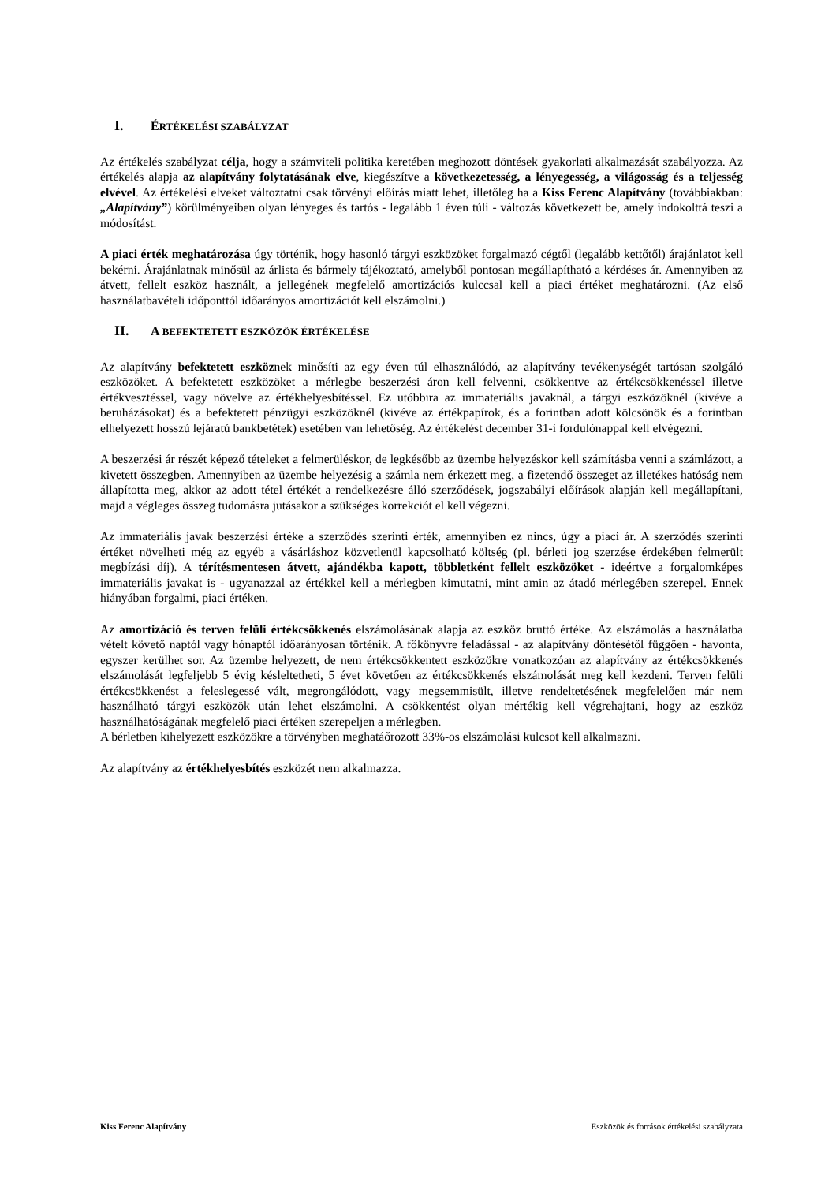I. ÉRTÉKELÉSI SZABÁLYZAT
Az értékelés szabályzat célja, hogy a számviteli politika keretében meghozott döntések gyakorlati alkalmazását szabályozza. Az értékelés alapja az alapítvány folytatásának elve, kiegészítve a következetesség, a lényegesség, a világosság és a teljesség elvével. Az értékelési elveket változtatni csak törvényi előírás miatt lehet, illetőleg ha a Kiss Ferenc Alapítvány (továbbiakban: „Alapítvány”) körülményeiben olyan lényeges és tartós - legalább 1 éven túli - változás következett be, amely indokolttá teszi a módosítást.
A piaci érték meghatározása úgy történik, hogy hasonló tárgyi eszközöket forgalmazó cégtől (legalább kettőtől) árajánlatot kell bekérni. Árajánlatnak minősül az árlista és bármely tájékoztató, amelyből pontosan megállapítható a kérdéses ár. Amennyiben az átvett, fellelt eszköz használt, a jellegének megfelelő amortizációs kulccsal kell a piaci értéket meghatározni. (Az első használatbavételi időponttól időarányos amortizációt kell elszámolni.)
II. A BEFEKTETETT ESZKÖZÖK ÉRTÉKELÉSE
Az alapítvány befektetett eszköznek minősíti az egy éven túl elhasználódó, az alapítvány tevékenységét tartósan szolgáló eszközöket. A befektetett eszközöket a mérlegbe beszerzési áron kell felvenni, csökkentve az értékcsökkenéssel illetve értékvesztéssel, vagy növelve az értékhelyesbítéssel. Ez utóbbira az immateriális javaknál, a tárgyi eszközöknél (kivéve a beruházásokat) és a befektetett pénzügyi eszközöknél (kivéve az értékpapírok, és a forintban adott kölcsönök és a forintban elhelyezett hosszú lejáratú bankbetétek) esetében van lehetőség. Az értékelést december 31-i fordulónappal kell elvégezni.
A beszerzési ár részét képező tételeket a felmerüléskor, de legkésőbb az üzembe helyezéskor kell számításba venni a számlázott, a kivetett összegben. Amennyiben az üzembe helyezésig a számla nem érkezett meg, a fizetendő összeget az illetékes hatóság nem állapította meg, akkor az adott tétel értékét a rendelkezésre álló szerződések, jogszabályi előírások alapján kell megállapítani, majd a végleges összeg tudomásra jutásakor a szükséges korrekciót el kell végezni.
Az immateriális javak beszerzési értéke a szerződés szerinti érték, amennyiben ez nincs, úgy a piaci ár. A szerződés szerinti értéket növelheti még az egyéb a vásárláshoz közvetlenül kapcsolható költség (pl. bérleti jog szerzése érdekében felmerült megbízási díj). A térítésmentesen átvett, ajándékba kapott, többletként fellelt eszközöket - ideértve a forgalomképes immateriális javakat is - ugyanazzal az értékkel kell a mérlegben kimutatni, mint amin az átadó mérlegében szerepel. Ennek hiányában forgalmi, piaci értéken.
Az amortizáció és terven felüli értékcsökkenés elszámolásának alapja az eszköz bruttó értéke. Az elszámolás a használatba vételt követő naptól vagy hónaptól időarányosan történik. A főkönyvre feladással - az alapítvány döntésétől függően - havonta, egyszer kerülhet sor. Az üzembe helyezett, de nem értékcsökkentett eszközökre vonatkozóan az alapítvány az értékcsökkenés elszámolását legfeljebb 5 évig késleltetheti, 5 évet követően az értékcsökkenés elszámolását meg kell kezdeni. Terven felüli értékcsökkenést a feleslegessé vált, megrongálódott, vagy megsemmisült, illetve rendeltetésének megfelelően már nem használható tárgyi eszközök után lehet elszámolni. A csökkentést olyan mértékig kell végrehajtani, hogy az eszköz használhatóságának megfelelő piaci értéken szerepeljen a mérlegben.
A bérletben kihelyezett eszközökre a törvényben meghatáőrozott 33%-os elszámolási kulcsot kell alkalmazni.
Az alapítvány az értékhelyesbítés eszközét nem alkalmazza.
Kiss Ferenc Alapítvány Eszközök és források értékelési szabályzata